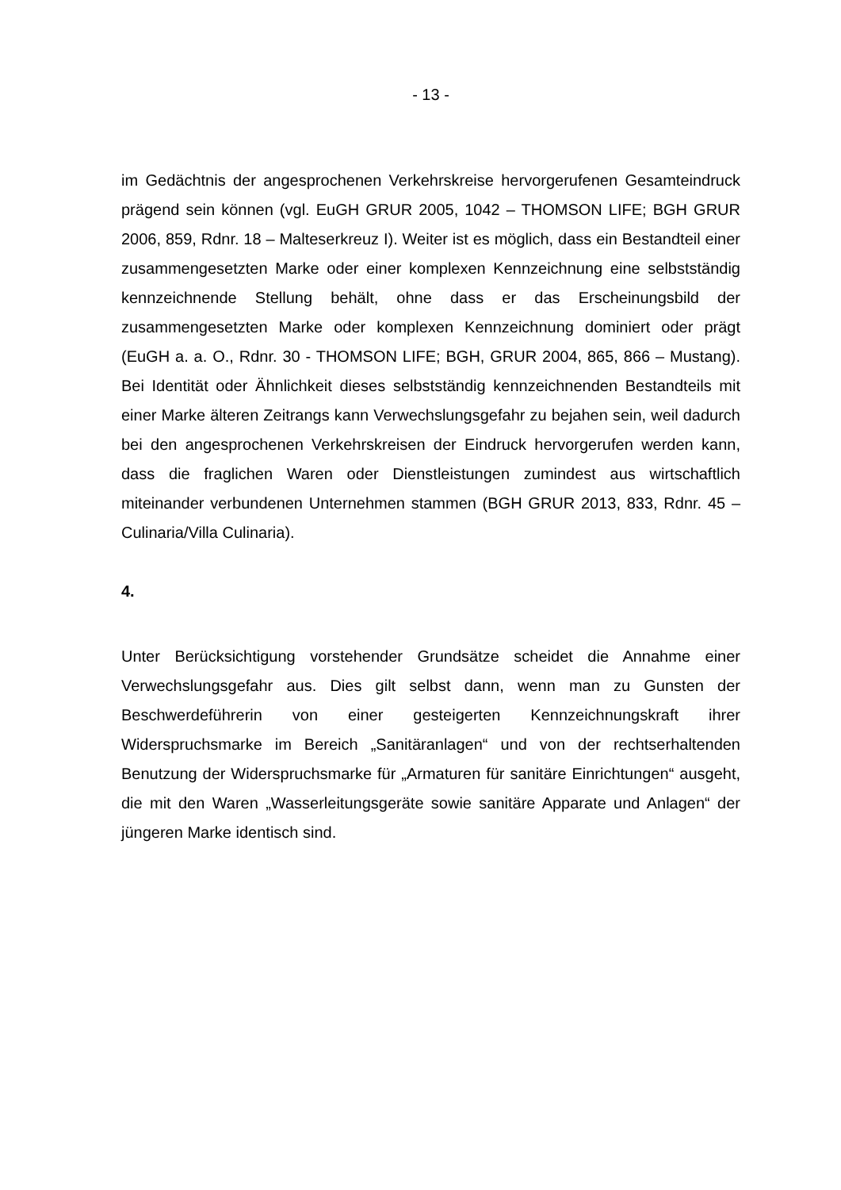- 13 -
im Gedächtnis der angesprochenen Verkehrskreise hervorgerufenen Gesamteindruck prägend sein können (vgl. EuGH GRUR 2005, 1042 – THOMSON LIFE; BGH GRUR 2006, 859, Rdnr. 18 – Malteserkreuz I). Weiter ist es möglich, dass ein Bestandteil einer zusammengesetzten Marke oder einer komplexen Kennzeichnung eine selbstständig kennzeichnende Stellung behält, ohne dass er das Erscheinungsbild der zusammengesetzten Marke oder komplexen Kennzeichnung dominiert oder prägt (EuGH a. a. O., Rdnr. 30 - THOMSON LIFE; BGH, GRUR 2004, 865, 866 – Mustang). Bei Identität oder Ähnlichkeit dieses selbstständig kennzeichnenden Bestandteils mit einer Marke älteren Zeitrangs kann Verwechslungsgefahr zu bejahen sein, weil dadurch bei den angesprochenen Verkehrskreisen der Eindruck hervorgerufen werden kann, dass die fraglichen Waren oder Dienstleistungen zumindest aus wirtschaftlich miteinander verbundenen Unternehmen stammen (BGH GRUR 2013, 833, Rdnr. 45 – Culinaria/Villa Culinaria).
4.
Unter Berücksichtigung vorstehender Grundsätze scheidet die Annahme einer Verwechslungsgefahr aus. Dies gilt selbst dann, wenn man zu Gunsten der Beschwerdeführerin von einer gesteigerten Kennzeichnungskraft ihrer Widerspruchsmarke im Bereich „Sanitäranlagen“ und von der rechtserhaltenden Benutzung der Widerspruchsmarke für „Armaturen für sanitäre Einrichtungen“ ausgeht, die mit den Waren „Wasserleitungsgeräte sowie sanitäre Apparate und Anlagen“ der jüngeren Marke identisch sind.